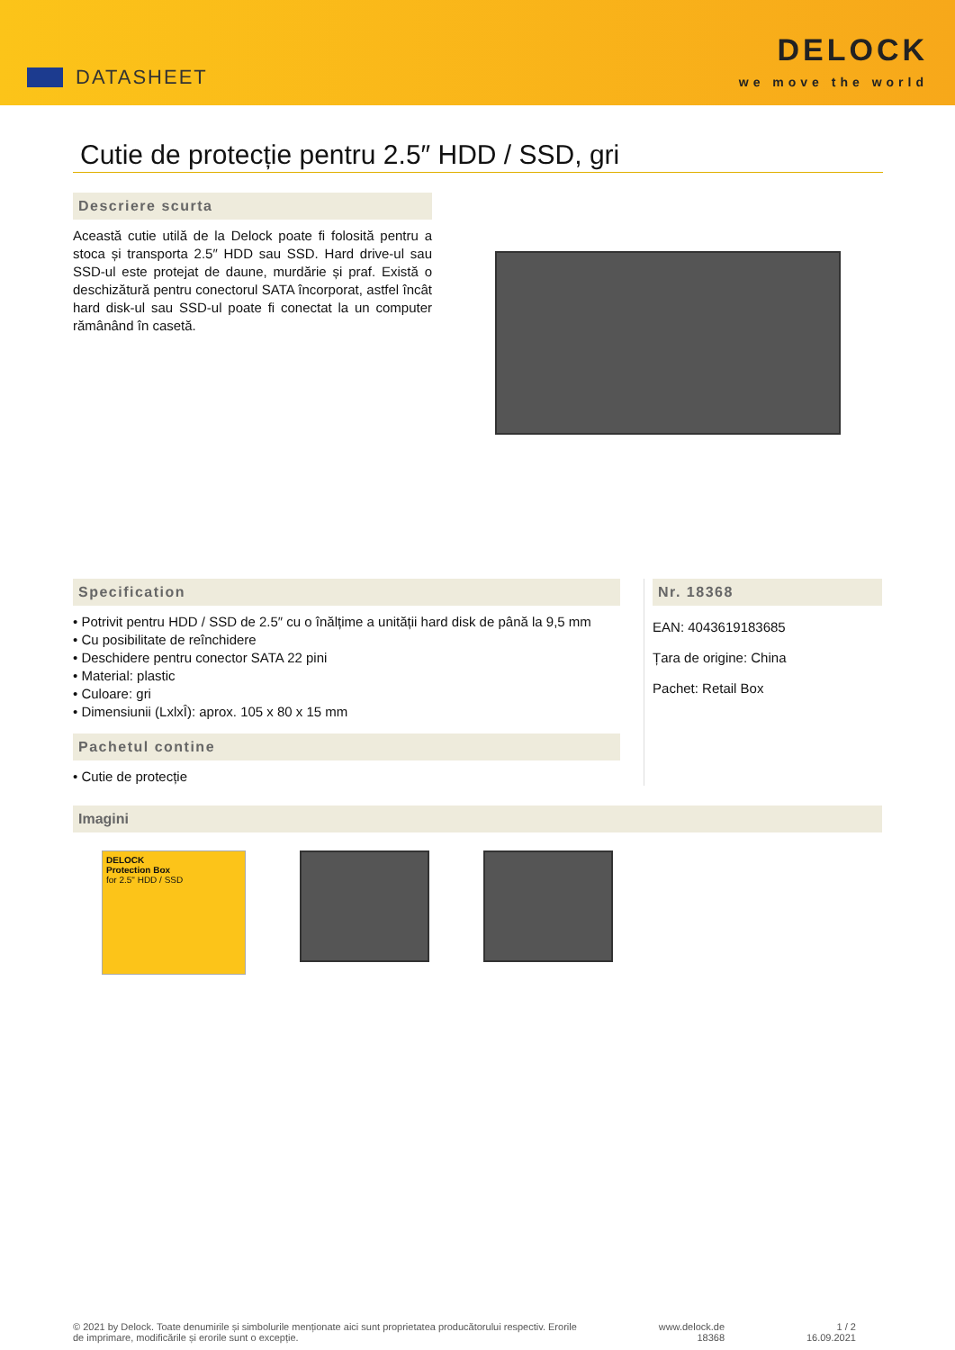DATASHEET
DELOCK
we move the world
Cutie de protecție pentru 2.5″ HDD / SSD, gri
Descriere scurta
Această cutie utilă de la Delock poate fi folosită pentru a stoca și transporta 2.5″ HDD sau SSD. Hard drive-ul sau SSD-ul este protejat de daune, murdărie și praf. Există o deschizătură pentru conectorul SATA încorporat, astfel încât hard disk-ul sau SSD-ul poate fi conectat la un computer rămânând în casetă.
Specification
• Potrivit pentru HDD / SSD de 2.5″ cu o înălțime a unității hard disk de până la 9,5 mm
• Cu posibilitate de reînchidere
• Deschidere pentru conector SATA 22 pini
• Material: plastic
• Culoare: gri
• Dimensiunii (LxlxÎ): aprox. 105 x 80 x 15 mm
Pachetul contine
• Cutie de protecție
Nr. 18368
EAN: 4043619183685
Țara de origine: China
Pachet: Retail Box
Imagini
DELOCK
Protection Box
for 2.5" HDD / SSD
© 2021 by Delock. Toate denumirile și simbolurile menționate aici sunt proprietatea producătorului respectiv. Erorile
de imprimare, modificările și erorile sunt o excepție.
www.delock.de
18368
1 / 2
16.09.2021